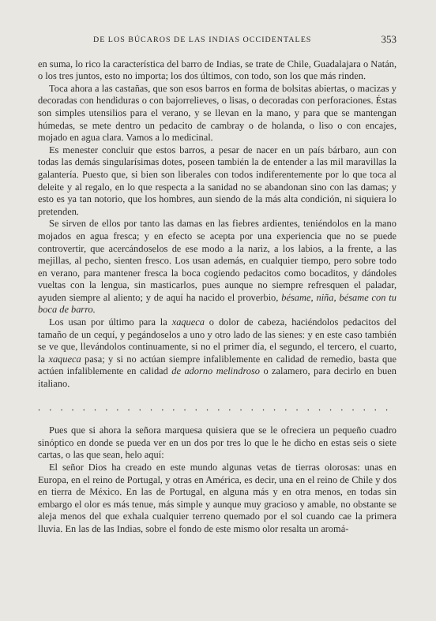DE LOS BÚCAROS DE LAS INDIAS OCCIDENTALES 353
en suma, lo rico la característica del barro de Indias, se trate de Chile, Guadalajara o Natán, o los tres juntos, esto no importa; los dos últimos, con todo, son los que más rinden.
Toca ahora a las castañas, que son esos barros en forma de bolsitas abiertas, o macizas y decoradas con hendiduras o con bajorrelieves, o lisas, o decoradas con perforaciones. Éstas son simples utensilios para el verano, y se llevan en la mano, y para que se mantengan húmedas, se mete dentro un pedacito de cambray o de holanda, o liso o con encajes, mojado en agua clara. Vamos a lo medicinal.
Es menester concluir que estos barros, a pesar de nacer en un país bárbaro, aun con todas las demás singularísimas dotes, poseen también la de entender a las mil maravillas la galantería. Puesto que, si bien son liberales con todos indiferentemente por lo que toca al deleite y al regalo, en lo que respecta a la sanidad no se abandonan sino con las damas; y esto es ya tan notorio, que los hombres, aun siendo de la más alta condición, ni siquiera lo pretenden.
Se sirven de ellos por tanto las damas en las fiebres ardientes, teniéndolos en la mano mojados en agua fresca; y en efecto se acepta por una experiencia que no se puede controvertir, que acercándoselos de ese modo a la nariz, a los labios, a la frente, a las mejillas, al pecho, sienten fresco. Los usan además, en cualquier tiempo, pero sobre todo en verano, para mantener fresca la boca cogiendo pedacitos como bocaditos, y dándoles vueltas con la lengua, sin masticarlos, pues aunque no siempre refresquen el paladar, ayuden siempre al aliento; y de aquí ha nacido el proverbio, bésame, niña, bésame con tu boca de barro.
Los usan por último para la xaqueca o dolor de cabeza, haciéndolos pedacitos del tamaño de un cequí, y pegándoselos a uno y otro lado de las sienes: y en este caso también se ve que, llevándolos continuamente, si no el primer día, el segundo, el tercero, el cuarto, la xaqueca pasa; y si no actúan siempre infaliblemente en calidad de remedio, basta que actúen infaliblemente en calidad de adorno melindroso o zalamero, para decirlo en buen italiano.
. . . . . . . . . . . . . . . . . . . . . . . . . . . . . . . . . . . . . . . . . . . . . . . . . . . . . . . .
Pues que si ahora la señora marquesa quisiera que se le ofreciera un pequeño cuadro sinóptico en donde se pueda ver en un dos por tres lo que le he dicho en estas seis o siete cartas, o las que sean, helo aquí:
El señor Dios ha creado en este mundo algunas vetas de tierras olorosas: unas en Europa, en el reino de Portugal, y otras en América, es decir, una en el reino de Chile y dos en tierra de México. En las de Portugal, en alguna más y en otra menos, en todas sin embargo el olor es más tenue, más simple y aunque muy gracioso y amable, no obstante se aleja menos del que exhala cualquier terreno quemado por el sol cuando cae la primera lluvia. En las de las Indias, sobre el fondo de este mismo olor resalta un aromá-